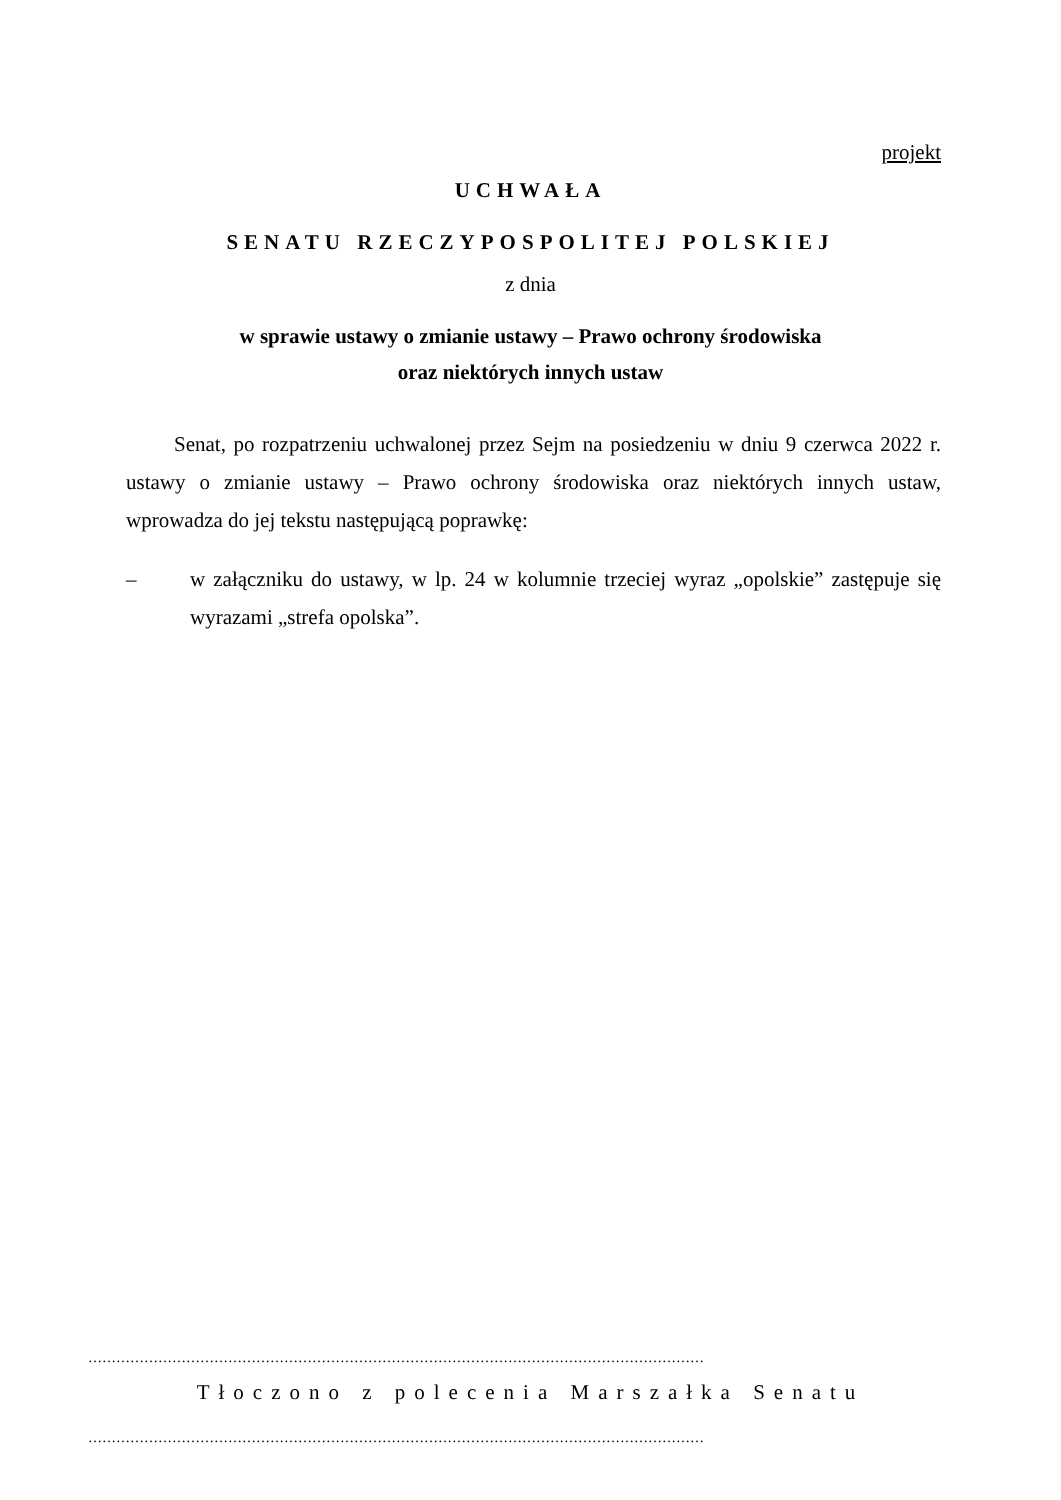projekt
UCHWAŁA
SENATU RZECZYPOSPOLITEJ POLSKIEJ
z dnia
w sprawie ustawy o zmianie ustawy – Prawo ochrony środowiska
oraz niektórych innych ustaw
Senat, po rozpatrzeniu uchwalonej przez Sejm na posiedzeniu w dniu 9 czerwca 2022 r. ustawy o zmianie ustawy – Prawo ochrony środowiska oraz niektórych innych ustaw, wprowadza do jej tekstu następującą poprawkę:
– w załączniku do ustawy, w lp. 24 w kolumnie trzeciej wyraz „opolskie” zastępuje się wyrazami „strefa opolska”.
……………………………………………………………………………………………………………………
Tłoczono z polecenia Marszałka Senatu
……………………………………………………………………………………………………………………